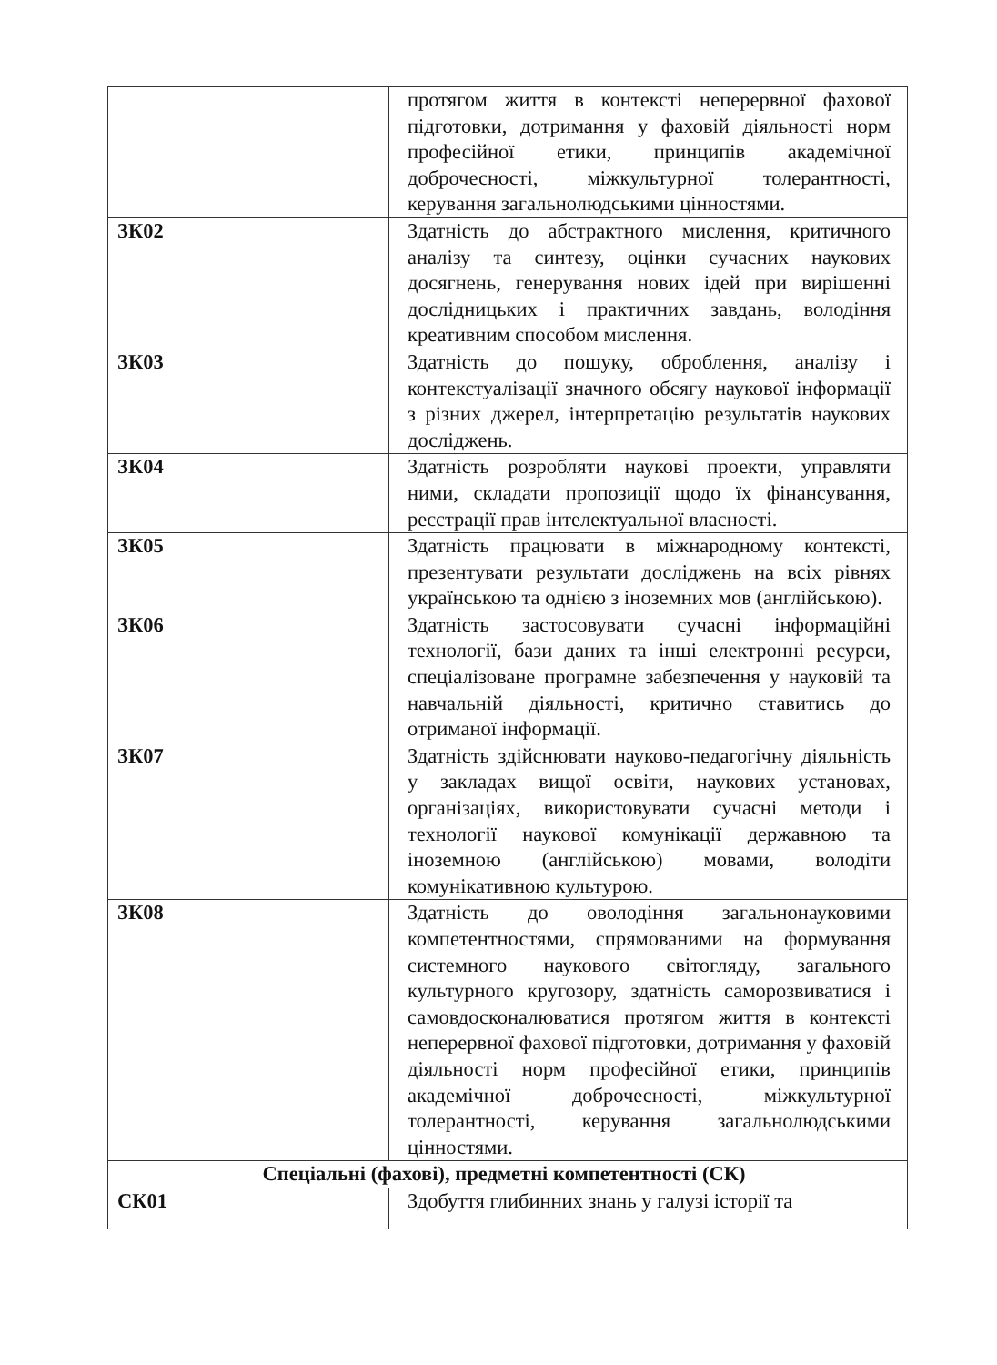| | протягом життя в контексті неперервної фахової підготовки, дотримання у фаховій діяльності норм професійної етики, принципів академічної доброчесності, міжкультурної толерантності, керування загальнолюдськими цінностями. |
| ЗК02 | Здатність до абстрактного мислення, критичного аналізу та синтезу, оцінки сучасних наукових досягнень, генерування нових ідей при вирішенні дослідницьких і практичних завдань, володіння креативним способом мислення. |
| ЗК03 | Здатність до пошуку, оброблення, аналізу і контекстуалізації значного обсягу наукової інформації з різних джерел, інтерпретацію результатів наукових досліджень. |
| ЗК04 | Здатність розробляти наукові проекти, управляти ними, складати пропозиції щодо їх фінансування, реєстрації прав інтелектуальної власності. |
| ЗК05 | Здатність працювати в міжнародному контексті, презентувати результати досліджень на всіх рівнях українською та однією з іноземних мов (англійською). |
| ЗК06 | Здатність застосовувати сучасні інформаційні технології, бази даних та інші електронні ресурси, спеціалізоване програмне забезпечення у науковій та навчальній діяльності, критично ставитись до отриманої інформації. |
| ЗК07 | Здатність здійснювати науково-педагогічну діяльність у закладах вищої освіти, наукових установах, організаціях, використовувати сучасні методи і технології наукової комунікації державною та іноземною (англійською) мовами, володіти комунікативною культурою. |
| ЗК08 | Здатність до оволодіння загальнонауковими компетентностями, спрямованими на формування системного наукового світогляду, загального культурного кругозору, здатність саморозвиватися і самовдосконалюватися протягом життя в контексті неперервної фахової підготовки, дотримання у фаховій діяльності норм професійної етики, принципів академічної доброчесності, міжкультурної толерантності, керування загальнолюдськими цінностями. |
| Спеціальні (фахові), предметні компетентності (СК) | |
| СК01 | Здобуття глибинних знань у галузі історії та |